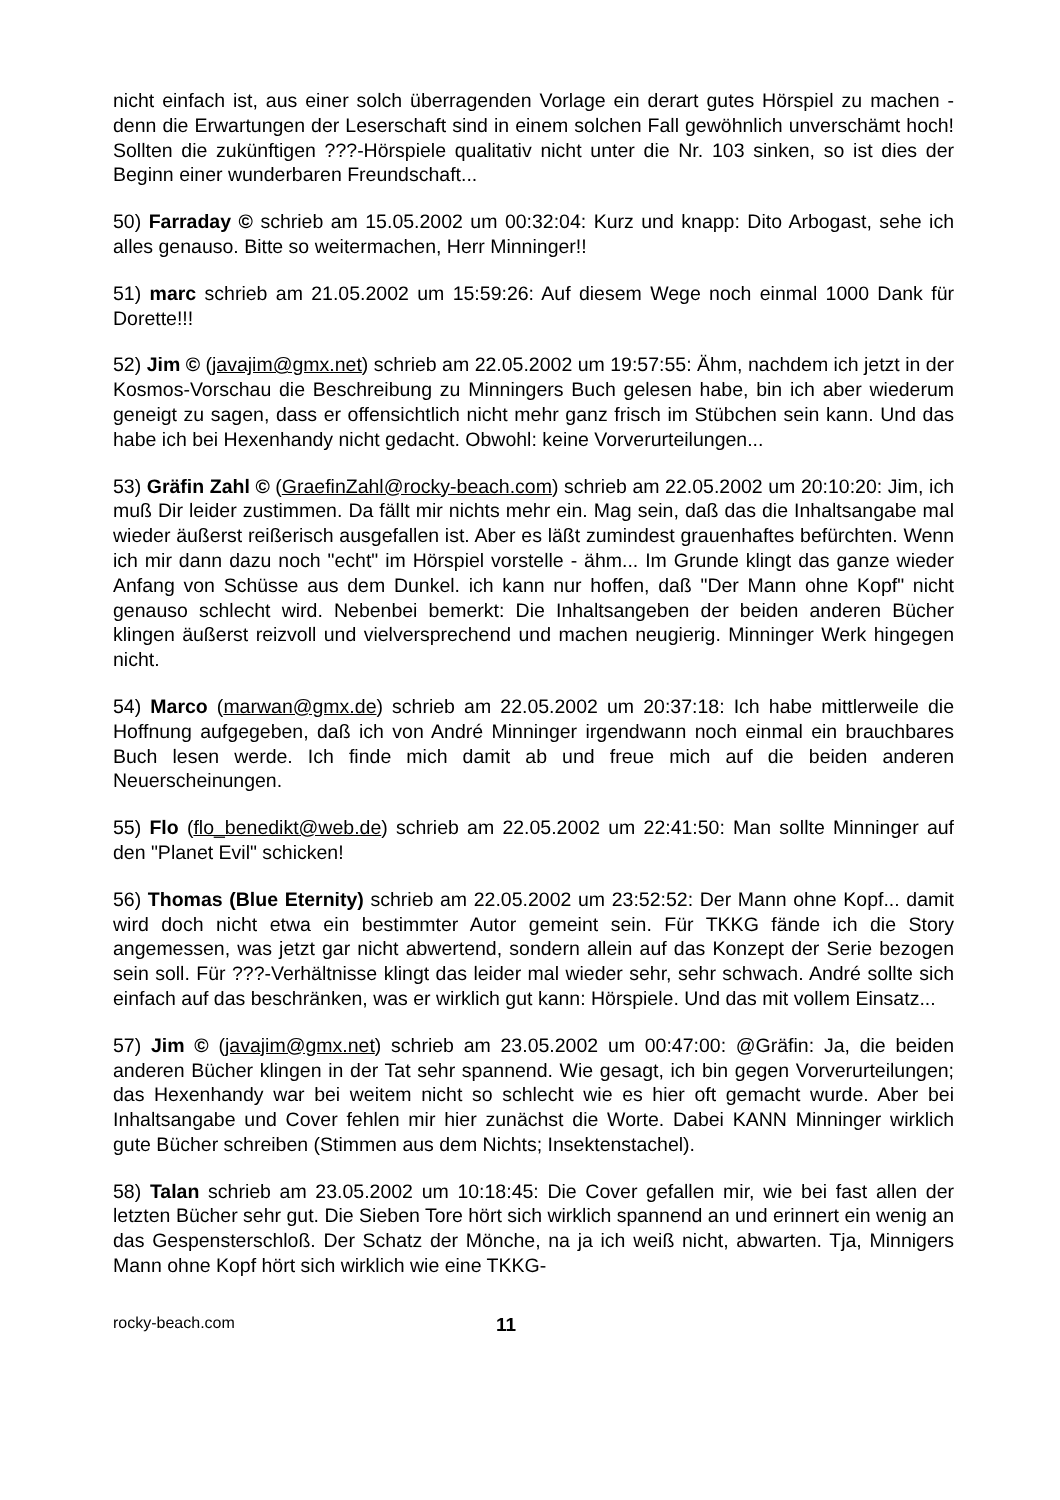nicht einfach ist, aus einer solch überragenden Vorlage ein derart gutes Hörspiel zu machen - denn die Erwartungen der Leserschaft sind in einem solchen Fall gewöhnlich unverschämt hoch! Sollten die zukünftigen ???-Hörspiele qualitativ nicht unter die Nr. 103 sinken, so ist dies der Beginn einer wunderbaren Freundschaft...
50) Farraday © schrieb am 15.05.2002 um 00:32:04: Kurz und knapp: Dito Arbogast, sehe ich alles genauso. Bitte so weitermachen, Herr Minninger!!
51) marc schrieb am 21.05.2002 um 15:59:26: Auf diesem Wege noch einmal 1000 Dank für Dorette!!!
52) Jim © (javajim@gmx.net) schrieb am 22.05.2002 um 19:57:55: Ähm, nachdem ich jetzt in der Kosmos-Vorschau die Beschreibung zu Minningers Buch gelesen habe, bin ich aber wiederum geneigt zu sagen, dass er offensichtlich nicht mehr ganz frisch im Stübchen sein kann. Und das habe ich bei Hexenhandy nicht gedacht. Obwohl: keine Vorverurteilungen...
53) Gräfin Zahl © (GraefinZahl@rocky-beach.com) schrieb am 22.05.2002 um 20:10:20: Jim, ich muß Dir leider zustimmen. Da fällt mir nichts mehr ein. Mag sein, daß das die Inhaltsangabe mal wieder äußerst reißerisch ausgefallen ist. Aber es läßt zumindest grauenhaftes befürchten. Wenn ich mir dann dazu noch "echt" im Hörspiel vorstelle - ähm... Im Grunde klingt das ganze wieder Anfang von Schüsse aus dem Dunkel. ich kann nur hoffen, daß "Der Mann ohne Kopf" nicht genauso schlecht wird. Nebenbei bemerkt: Die Inhaltsangeben der beiden anderen Bücher klingen äußerst reizvoll und vielversprechend und machen neugierig. Minninger Werk hingegen nicht.
54) Marco (marwan@gmx.de) schrieb am 22.05.2002 um 20:37:18: Ich habe mittlerweile die Hoffnung aufgegeben, daß ich von André Minninger irgendwann noch einmal ein brauchbares Buch lesen werde. Ich finde mich damit ab und freue mich auf die beiden anderen Neuerscheinungen.
55) Flo (flo_benedikt@web.de) schrieb am 22.05.2002 um 22:41:50: Man sollte Minninger auf den "Planet Evil" schicken!
56) Thomas (Blue Eternity) schrieb am 22.05.2002 um 23:52:52: Der Mann ohne Kopf... damit wird doch nicht etwa ein bestimmter Autor gemeint sein. Für TKKG fände ich die Story angemessen, was jetzt gar nicht abwertend, sondern allein auf das Konzept der Serie bezogen sein soll. Für ???-Verhältnisse klingt das leider mal wieder sehr, sehr schwach. André sollte sich einfach auf das beschränken, was er wirklich gut kann: Hörspiele. Und das mit vollem Einsatz...
57) Jim © (javajim@gmx.net) schrieb am 23.05.2002 um 00:47:00: @Gräfin: Ja, die beiden anderen Bücher klingen in der Tat sehr spannend. Wie gesagt, ich bin gegen Vorverurteilungen; das Hexenhandy war bei weitem nicht so schlecht wie es hier oft gemacht wurde. Aber bei Inhaltsangabe und Cover fehlen mir hier zunächst die Worte. Dabei KANN Minninger wirklich gute Bücher schreiben (Stimmen aus dem Nichts; Insektenstachel).
58) Talan schrieb am 23.05.2002 um 10:18:45: Die Cover gefallen mir, wie bei fast allen der letzten Bücher sehr gut. Die Sieben Tore hört sich wirklich spannend an und erinnert ein wenig an das Gespensterschloß. Der Schatz der Mönche, na ja ich weiß nicht, abwarten. Tja, Minnigers Mann ohne Kopf hört sich wirklich wie eine TKKG-
rocky-beach.com 11